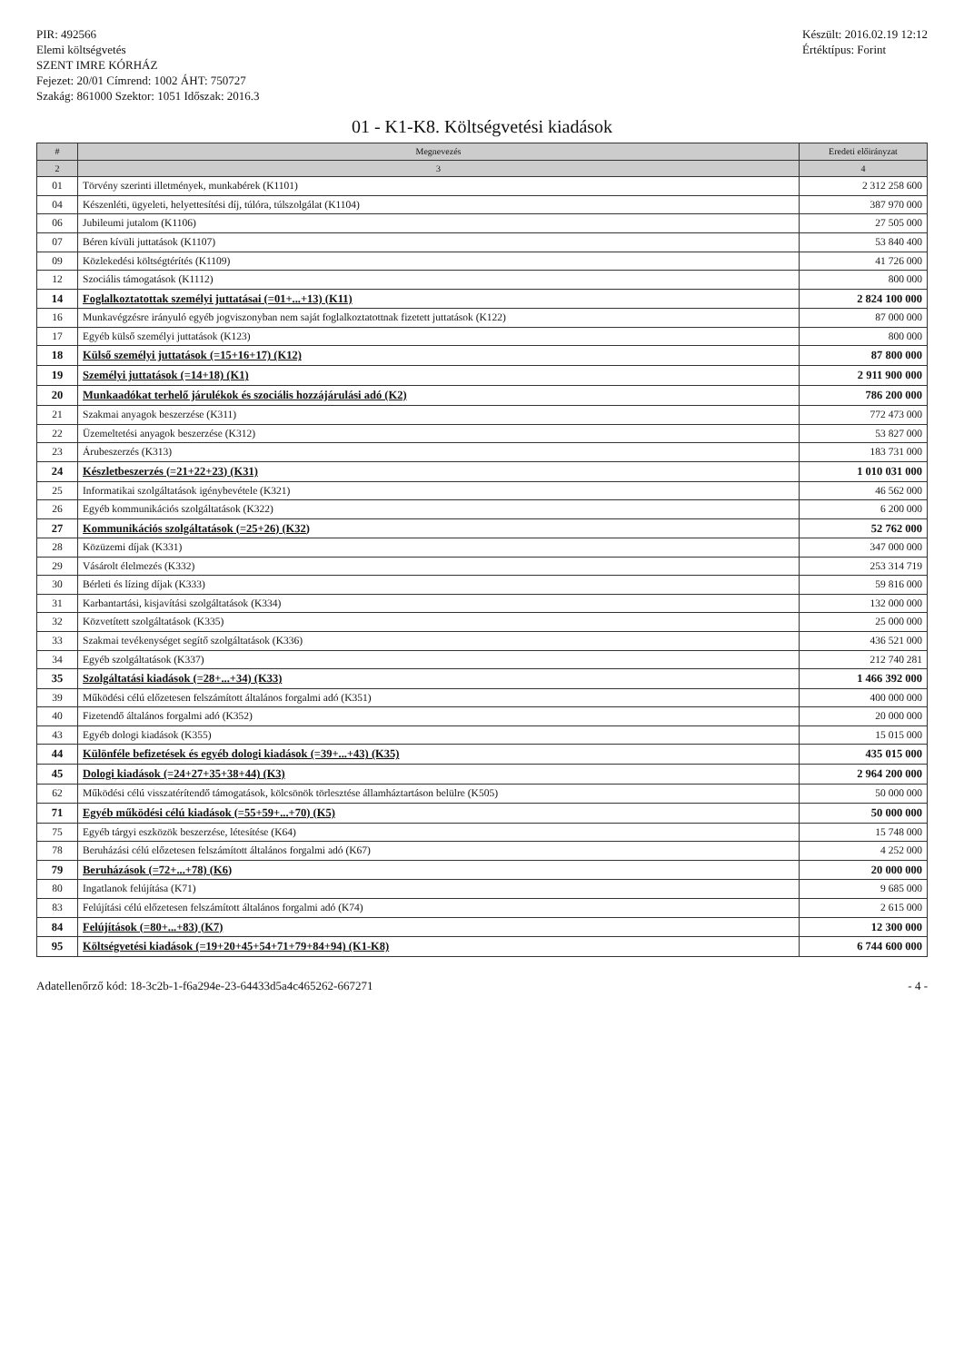PIR: 492566
Elemi költségvetés
SZENT IMRE KÓRHÁZ
Fejezet: 20/01 Címrend: 1002 ÁHT: 750727
Szakág: 861000 Szektor: 1051 Időszak: 2016.3
Készült: 2016.02.19 12:12
Értéktípus: Forint
01 - K1-K8. Költségvetési kiadások
| # | Megnevezés | Eredeti előirányzat |
| --- | --- | --- |
| 2 | 3 | 4 |
| 01 | Törvény szerinti illetmények, munkabérek (K1101) | 2 312 258 600 |
| 04 | Készenléti, ügyeleti, helyettesítési díj, túlóra, túlszolgálat (K1104) | 387 970 000 |
| 06 | Jubileumi jutalom (K1106) | 27 505 000 |
| 07 | Béren kívüli juttatások (K1107) | 53 840 400 |
| 09 | Közlekedési költségtérítés (K1109) | 41 726 000 |
| 12 | Szociális támogatások (K1112) | 800 000 |
| 14 | Foglalkoztatottak személyi juttatásai (=01+...+13) (K11) | 2 824 100 000 |
| 16 | Munkavégzésre irányuló egyéb jogviszonyban nem saját foglalkoztatottnak fizetett juttatások (K122) | 87 000 000 |
| 17 | Egyéb külső személyi juttatások (K123) | 800 000 |
| 18 | Külső személyi juttatások (=15+16+17) (K12) | 87 800 000 |
| 19 | Személyi juttatások (=14+18) (K1) | 2 911 900 000 |
| 20 | Munkaadókat terhelő járulékok és szociális hozzájárulási adó (K2) | 786 200 000 |
| 21 | Szakmai anyagok beszerzése (K311) | 772 473 000 |
| 22 | Üzemeltetési anyagok beszerzése (K312) | 53 827 000 |
| 23 | Árubeszerzés (K313) | 183 731 000 |
| 24 | Készletbeszerzés (=21+22+23) (K31) | 1 010 031 000 |
| 25 | Informatikai szolgáltatások igénybevétele (K321) | 46 562 000 |
| 26 | Egyéb kommunikációs szolgáltatások (K322) | 6 200 000 |
| 27 | Kommunikációs szolgáltatások (=25+26) (K32) | 52 762 000 |
| 28 | Közüzemi díjak (K331) | 347 000 000 |
| 29 | Vásárolt élelmezés (K332) | 253 314 719 |
| 30 | Bérleti és lízing díjak (K333) | 59 816 000 |
| 31 | Karbantartási, kisjavítási szolgáltatások (K334) | 132 000 000 |
| 32 | Közvetített szolgáltatások (K335) | 25 000 000 |
| 33 | Szakmai tevékenységet segítő szolgáltatások (K336) | 436 521 000 |
| 34 | Egyéb szolgáltatások (K337) | 212 740 281 |
| 35 | Szolgáltatási kiadások (=28+...+34) (K33) | 1 466 392 000 |
| 39 | Működési célú előzetesen felszámított általános forgalmi adó (K351) | 400 000 000 |
| 40 | Fizetendő általános forgalmi adó (K352) | 20 000 000 |
| 43 | Egyéb dologi kiadások (K355) | 15 015 000 |
| 44 | Különféle befizetések és egyéb dologi kiadások (=39+...+43) (K35) | 435 015 000 |
| 45 | Dologi kiadások (=24+27+35+38+44) (K3) | 2 964 200 000 |
| 62 | Működési célú visszatérítendő támogatások, kölcsönök törlesztése államháztartáson belülre (K505) | 50 000 000 |
| 71 | Egyéb működési célú kiadások (=55+59+...+70) (K5) | 50 000 000 |
| 75 | Egyéb tárgyi eszközök beszerzése, létesítése (K64) | 15 748 000 |
| 78 | Beruházási célú előzetesen felszámított általános forgalmi adó (K67) | 4 252 000 |
| 79 | Beruházások (=72+...+78) (K6) | 20 000 000 |
| 80 | Ingatlanok felújítása (K71) | 9 685 000 |
| 83 | Felújítási célú előzetesen felszámított általános forgalmi adó (K74) | 2 615 000 |
| 84 | Felújítások (=80+...+83) (K7) | 12 300 000 |
| 95 | Költségvetési kiadások (=19+20+45+54+71+79+84+94) (K1-K8) | 6 744 600 000 |
Adatellenőrző kód: 18-3c2b-1-f6a294e-23-64433d5a4c465262-667271 - 4 -